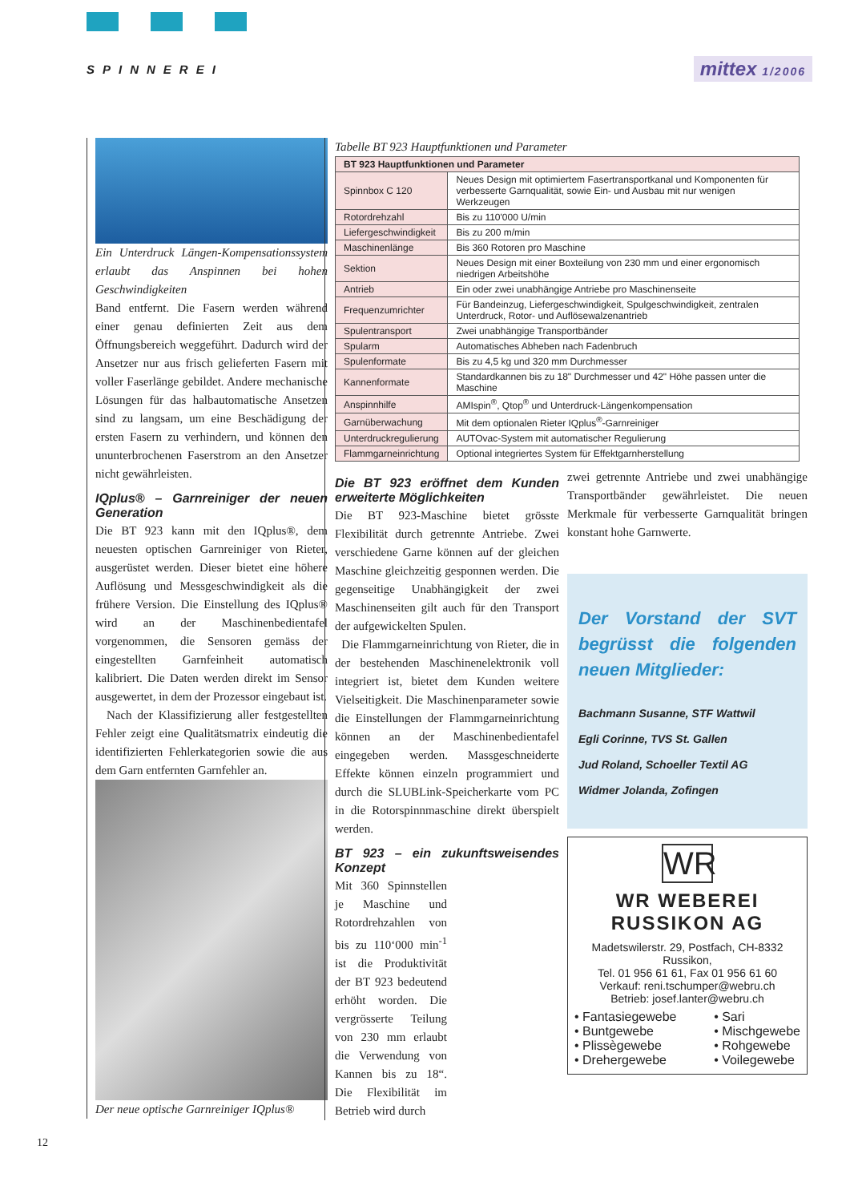SPINNEREI mittex 1/2006
Ein Unterdruck Längen-Kompensationssystem erlaubt das Anspinnen bei hohen Geschwindigkeiten
Band entfernt. Die Fasern werden während einer genau definierten Zeit aus dem Öffnungsbereich weggeführt. Dadurch wird der Ansetzer nur aus frisch gelieferten Fasern mit voller Faserlänge gebildet. Andere mechanische Lösungen für das halbautomatische Ansetzen sind zu langsam, um eine Beschädigung der ersten Fasern zu verhindern, und können den ununterbrochenen Faserstrom an den Ansetzer nicht gewährleisten.
IQplus® – Garnreiniger der neuen Generation
Die BT 923 kann mit den IQplus®, dem neuesten optischen Garnreiniger von Rieter, ausgerüstet werden. Dieser bietet eine höhere Auflösung und Messgeschwindigkeit als die frühere Version. Die Einstellung des IQplus® wird an der Maschinenbedientafel vorgenommen, die Sensoren gemäss der eingestellten Garnfeinheit automatisch kalibriert. Die Daten werden direkt im Sensor ausgewertet, in dem der Prozessor eingebaut ist.
Nach der Klassifizierung aller festgestellten Fehler zeigt eine Qualitätsmatrix eindeutig die identifizierten Fehlerkategorien sowie die aus dem Garn entfernten Garnfehler an.
Der neue optische Garnreiniger IQplus®
Tabelle BT 923 Hauptfunktionen und Parameter
| BT 923 Hauptfunktionen und Parameter | |
| --- | --- |
| Spinnbox C 120 | Neues Design mit optimiertem Fasertransportkanal und Komponenten für verbesserte Garnqualität, sowie Ein- und Ausbau mit nur wenigen Werkzeugen |
| Rotordrehzahl | Bis zu 110'000 U/min |
| Liefergeschwindigkeit | Bis zu 200 m/min |
| Maschinenlänge | Bis 360 Rotoren pro Maschine |
| Sektion | Neues Design mit einer Boxteilung von 230 mm und einer ergonomisch niedrigen Arbeitshöhe |
| Antrieb | Ein oder zwei unabhängige Antriebe pro Maschinenseite |
| Frequenzumrichter | Für Bandeinzug, Liefergeschwindigkeit, Spulgeschwindigkeit, zentralen Unterdruck, Rotor- und Auflösewalzenantrieb |
| Spulentransport | Zwei unabhängige Transportbänder |
| Spularm | Automatisches Abheben nach Fadenbruch |
| Spulenformate | Bis zu 4,5 kg und 320 mm Durchmesser |
| Kannenformate | Standardkannen bis zu 18" Durchmesser und 42" Höhe passen unter die Maschine |
| Anspinnhilfe | AMIspin<sup>®</sup>, Qtop<sup>®</sup> und Unterdruck-Längenkompensation |
| Garnüberwachung | Mit dem optionalen Rieter IQplus<sup>®</sup>-Garnreiniger |
| Unterdruckregulierung | AUTOvac-System mit automatischer Regulierung |
| Flammgarneinrichtung | Optional integriertes System für Effektgarnherstellung |
Die BT 923 eröffnet dem Kunden erweiterte Möglichkeiten
Die BT 923-Maschine bietet grösste Flexibilität durch getrennte Antriebe. Zwei verschiedene Garne können auf der gleichen Maschine gleichzeitig gesponnen werden. Die gegenseitige Unabhängigkeit der zwei Maschinenseiten gilt auch für den Transport der aufgewickelten Spulen.
Die Flammgarneinrichtung von Rieter, die in der bestehenden Maschinenelektronik voll integriert ist, bietet dem Kunden weitere Vielseitigkeit. Die Maschinenparameter sowie die Einstellungen der Flammgarneinrichtung können an der Maschinenbedientafel eingegeben werden. Massgeschneiderte Effekte können einzeln programmiert und durch die SLUBLink-Speicherkarte vom PC in die Rotorspinnmaschine direkt überspielt werden.
BT 923 – ein zukunftsweisendes Konzept
Mit 360 Spinnstellen je Maschine und Rotordrehzahlen von bis zu 110‘000 min<sup>-1</sup> ist die Produktivität der BT 923 bedeutend erhöht worden. Die vergrösserte Teilung von 230 mm erlaubt die Verwendung von Kannen bis zu 18“. Die Flexibilität im Betrieb wird durch
zwei getrennte Antriebe und zwei unabhängige Transportbänder gewährleistet. Die neuen Merkmale für verbesserte Garnqualität bringen konstant hohe Garnwerte.
Der Vorstand der SVT begrüsst die folgenden neuen Mitglieder:
Bachmann Susanne, STF Wattwil
Egli Corinne, TVS St. Gallen
Jud Roland, Schoeller Textil AG
Widmer Jolanda, Zofingen
WR
WR WEBEREI RUSSIKON AG
Madetswilerstr. 29, Postfach, CH-8332 Russikon,
Tel. 01 956 61 61, Fax 01 956 61 60
Verkauf: reni.tschumper@webru.ch
Betrieb: josef.lanter@webru.ch
• Fantasiegewebe
• Buntgewebe
• Plissègewebe
• Drehergewebe
• Sari
• Mischgewebe
• Rohgewebe
• Voilegewebe
12